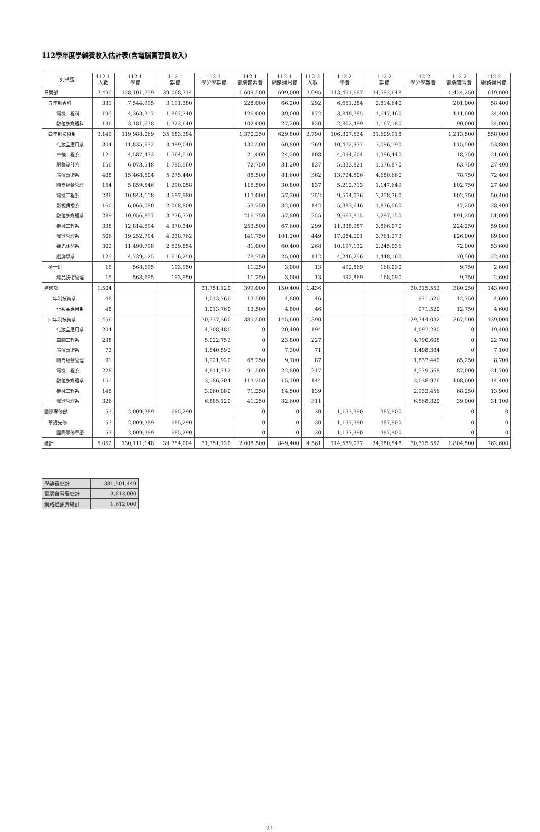112學年度學雜費收入估計表(含電腦實習費收入)
| 列標籤 | 112-1 人數 | 112-1 學費 | 112-1 雜費 | 112-1 學分學雜費 | 112-1 電腦實習費 | 112-1 網路通訊費 | 112-2 人數 | 112-2 學費 | 112-2 雜費 | 112-2 學分學雜費 | 112-2 電腦實習費 | 112-2 網路通訊費 |
| --- | --- | --- | --- | --- | --- | --- | --- | --- | --- | --- | --- | --- |
| 日間部 | 3,495 | 128,101,759 | 39,068,714 | | 1,609,500 | 699,000 | 3,095 | 113,451,687 | 34,592,648 | | 1,424,250 | 619,000 |
| 五年制專科 | 331 | 7,544,995 | 3,191,380 | | 228,000 | 66,200 | 292 | 6,651,284 | 2,814,640 | | 201,000 | 58,400 |
| 電機工程科 | 195 | 4,363,317 | 1,867,740 | | 126,000 | 39,000 | 172 | 3,848,785 | 1,647,460 | | 111,000 | 34,400 |
| 數位多媒體科 | 136 | 3,181,678 | 1,323,640 | | 102,000 | 27,200 | 120 | 2,802,499 | 1,167,180 | | 90,000 | 24,000 |
| 四年制技術系 | 3,149 | 119,988,069 | 35,683,384 | | 1,370,250 | 629,800 | 2,790 | 106,307,534 | 31,609,918 | | 1,213,500 | 558,000 |
| 化妝品應用系 | 304 | 11,835,632 | 3,499,040 | | 130,500 | 60,800 | 269 | 10,472,977 | 3,096,190 | | 115,500 | 53,800 |
| 車輛工程系 | 121 | 4,587,473 | 1,564,530 | | 21,000 | 24,200 | 108 | 4,094,604 | 1,396,440 | | 18,750 | 21,600 |
| 服飾設計系 | 156 | 6,073,548 | 1,795,560 | | 72,750 | 31,200 | 137 | 5,333,821 | 1,576,870 | | 63,750 | 27,400 |
| 表演藝術系 | 408 | 15,468,504 | 5,275,440 | | 88,500 | 81,600 | 362 | 13,724,506 | 4,680,660 | | 78,750 | 72,400 |
| 時尚經營管理 | 154 | 5,859,546 | 1,290,058 | | 115,500 | 30,800 | 137 | 5,212,713 | 1,147,649 | | 102,750 | 27,400 |
| 電機工程系 | 286 | 10,843,118 | 3,697,980 | | 117,000 | 57,200 | 252 | 9,554,076 | 3,258,360 | | 102,750 | 50,400 |
| 影視傳播系 | 160 | 6,066,080 | 2,068,800 | | 53,250 | 32,000 | 142 | 5,383,646 | 1,836,060 | | 47,250 | 28,400 |
| 數位多媒體系 | 289 | 10,956,857 | 3,736,770 | | 216,750 | 57,800 | 255 | 9,667,815 | 3,297,150 | | 191,250 | 51,000 |
| 機械工程系 | 338 | 12,814,594 | 4,370,340 | | 253,500 | 67,600 | 299 | 11,335,987 | 3,866,070 | | 224,250 | 59,800 |
| 餐飲管理系 | 506 | 19,252,794 | 4,238,762 | | 141,750 | 101,200 | 449 | 17,084,001 | 3,761,273 | | 126,000 | 89,800 |
| 觀光休閒系 | 302 | 11,490,798 | 2,529,854 | | 81,000 | 60,400 | 268 | 10,197,132 | 2,245,036 | | 72,000 | 53,600 |
| 戲劇學系 | 125 | 4,739,125 | 1,616,250 | | 78,750 | 25,000 | 112 | 4,246,256 | 1,448,160 | | 70,500 | 22,400 |
| 碩士班 | 15 | 568,695 | 193,950 | | 11,250 | 3,000 | 13 | 492,869 | 168,090 | | 9,750 | 2,600 |
| 織品技術管理 | 15 | 568,695 | 193,950 | | 11,250 | 3,000 | 13 | 492,869 | 168,090 | | 9,750 | 2,600 |
| 進修部 | 1,504 | | | 31,751,120 | 399,000 | 150,400 | 1,436 | | | 30,315,552 | 380,250 | 143,600 |
| 二年制技術系 | 48 | | | 1,013,760 | 13,500 | 4,800 | 46 | | | 971,520 | 12,750 | 4,600 |
| 化妝品應用系 | 48 | | | 1,013,760 | 13,500 | 4,800 | 46 | | | 971,520 | 12,750 | 4,600 |
| 四年制技術系 | 1,456 | | | 30,737,360 | 385,500 | 145,600 | 1,390 | | | 29,344,032 | 367,500 | 139,000 |
| 化妝品應用系 | 204 | | | 4,308,480 | 0 | 20,400 | 194 | | | 4,097,280 | 0 | 19,400 |
| 車輛工程系 | 238 | | | 5,022,752 | 0 | 23,800 | 227 | | | 4,790,608 | 0 | 22,700 |
| 表演藝術系 | 73 | | | 1,540,592 | 0 | 7,300 | 71 | | | 1,498,384 | 0 | 7,100 |
| 時尚經營管理 | 91 | | | 1,921,920 | 68,250 | 9,100 | 87 | | | 1,837,440 | 65,250 | 8,700 |
| 電機工程系 | 228 | | | 4,811,712 | 91,500 | 22,800 | 217 | | | 4,579,568 | 87,000 | 21,700 |
| 數位多媒體系 | 151 | | | 3,186,704 | 113,250 | 15,100 | 144 | | | 3,038,976 | 108,000 | 14,400 |
| 機械工程系 | 145 | | | 3,060,080 | 71,250 | 14,500 | 139 | | | 2,933,456 | 68,250 | 13,900 |
| 餐飲管理系 | 326 | | | 6,885,120 | 41,250 | 32,600 | 311 | | | 6,568,320 | 39,000 | 31,100 |
| 國際專修部 | 53 | 2,009,389 | 685,290 | | 0 | 0 | 30 | 1,137,390 | 387,900 | | 0 | 0 |
| 華語先修 | 53 | 2,009,389 | 685,290 | | 0 | 0 | 30 | 1,137,390 | 387,900 | | 0 | 0 |
| 國際專修華語 | 53 | 2,009,389 | 685,290 | | 0 | 0 | 30 | 1,137,390 | 387,900 | | 0 | 0 |
| 總計 | 5,052 | 130,111,148 | 39,754,004 | 31,751,120 | 2,008,500 | 849,400 | 4,561 | 114,589,077 | 34,980,548 | 30,315,552 | 1,804,500 | 762,600 |
| 學雜費總計 | 381,501,449 |
| 電腦實習費總計 | 3,813,000 |
| 網路通訊費總計 | 1,612,000 |
21